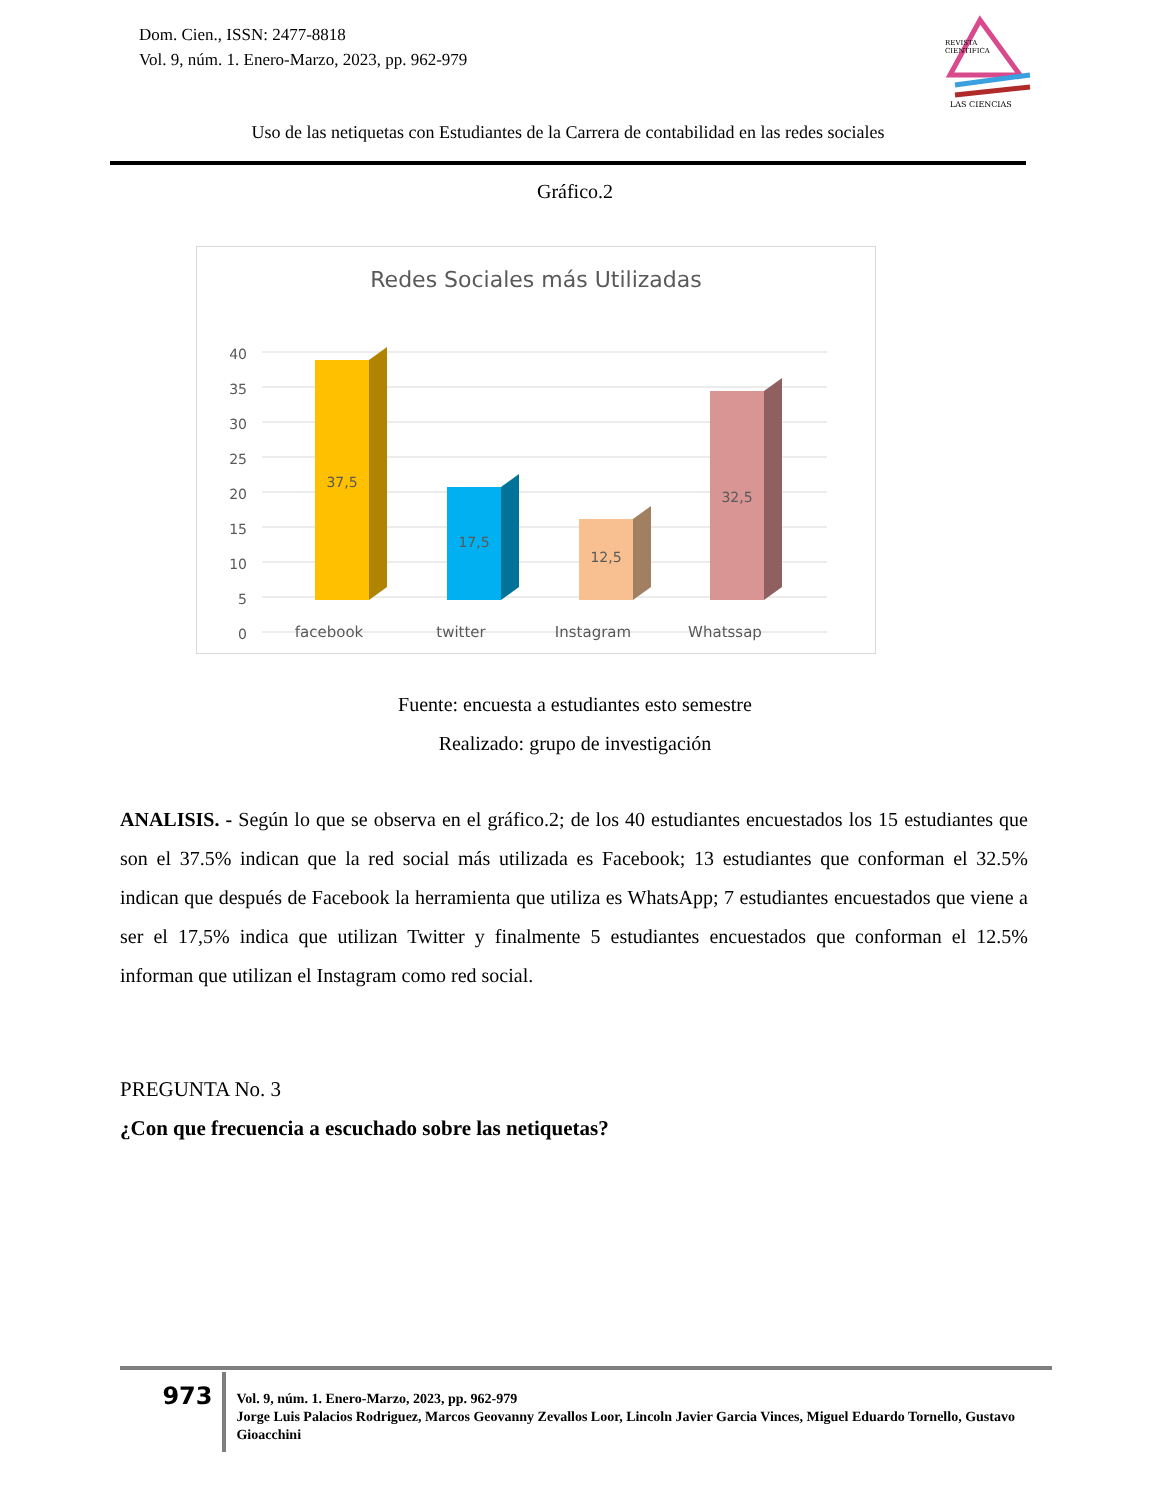Dom. Cien., ISSN: 2477-8818
Vol. 9, núm. 1. Enero-Marzo, 2023, pp. 962-979
REVISTA
CIENTIFICA
LAS CIENCIAS
Uso de las netiquetas con Estudiantes de la Carrera de contabilidad en las redes sociales
Gráfico.2
Redes Sociales más Utilizadas
40
35
30
25
20
15
10
5
0
37,5
17,5
12,5
32,5
facebook
twitter
Instagram
Whatssap
Fuente: encuesta a estudiantes esto semestre
Realizado: grupo de investigación
ANALISIS. - Según lo que se observa en el gráfico.2; de los 40 estudiantes encuestados los 15 estudiantes que son el 37.5% indican que la red social más utilizada es Facebook; 13 estudiantes que conforman el 32.5% indican que después de Facebook la herramienta que utiliza es WhatsApp; 7 estudiantes encuestados que viene a ser el 17,5% indica que utilizan Twitter y finalmente 5 estudiantes encuestados que conforman el 12.5% informan que utilizan el Instagram como red social.
PREGUNTA No. 3
¿Con que frecuencia a escuchado sobre las netiquetas?
973
Vol. 9, núm. 1. Enero-Marzo, 2023, pp. 962-979
Jorge Luis Palacios Rodriguez, Marcos Geovanny Zevallos Loor, Lincoln Javier Garcia Vinces, Miguel Eduardo Tornello, Gustavo Gioacchini